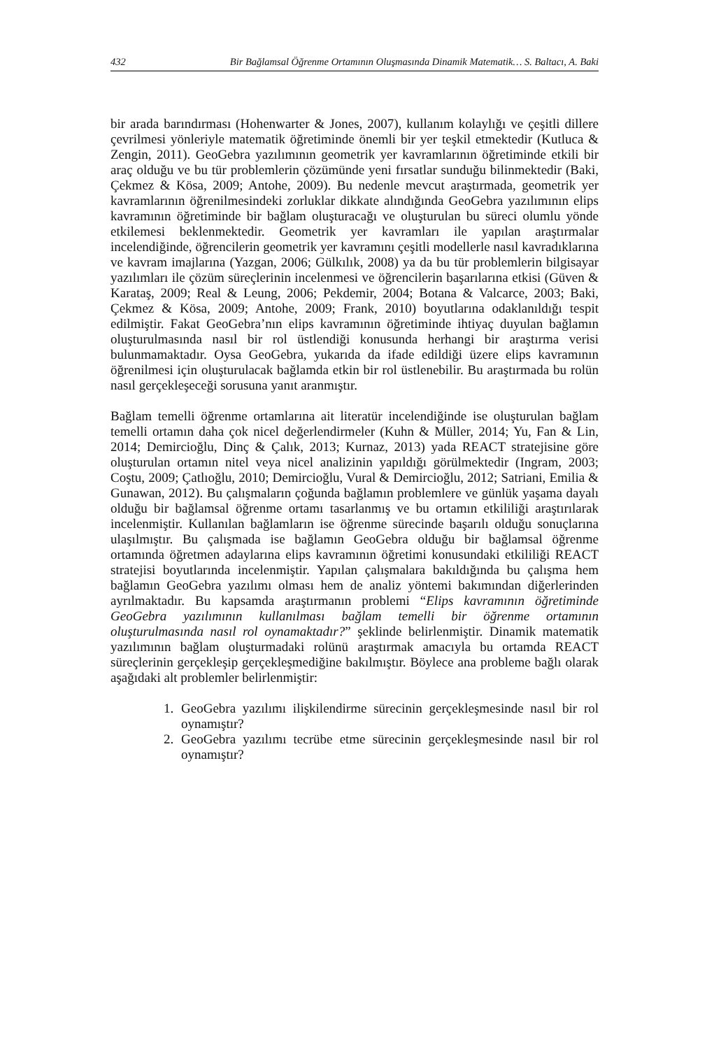432 Bir Bağlamsal Öğrenme Ortamının Oluşmasında Dinamik Matematik… S. Baltacı, A. Baki
bir arada barındırması (Hohenwarter & Jones, 2007), kullanım kolaylığı ve çeşitli dillere çevrilmesi yönleriyle matematik öğretiminde önemli bir yer teşkil etmektedir (Kutluca & Zengin, 2011). GeoGebra yazılımının geometrik yer kavramlarının öğretiminde etkili bir araç olduğu ve bu tür problemlerin çözümünde yeni fırsatlar sunduğu bilinmektedir (Baki, Çekmez & Kösa, 2009; Antohe, 2009). Bu nedenle mevcut araştırmada, geometrik yer kavramlarının öğrenilmesindeki zorluklar dikkate alındığında GeoGebra yazılımının elips kavramının öğretiminde bir bağlam oluşturacağı ve oluşturulan bu süreci olumlu yönde etkilemesi beklenmektedir. Geometrik yer kavramları ile yapılan araştırmalar incelendiğinde, öğrencilerin geometrik yer kavramını çeşitli modellerle nasıl kavradıklarına ve kavram imajlarına (Yazgan, 2006; Gülkılık, 2008) ya da bu tür problemlerin bilgisayar yazılımları ile çözüm süreçlerinin incelenmesi ve öğrencilerin başarılarına etkisi (Güven & Karataş, 2009; Real & Leung, 2006; Pekdemir, 2004; Botana & Valcarce, 2003; Baki, Çekmez & Kösa, 2009; Antohe, 2009; Frank, 2010) boyutlarına odaklanıldığı tespit edilmiştir. Fakat GeoGebra’nın elips kavramının öğretiminde ihtiyaç duyulan bağlamın oluşturulmasında nasıl bir rol üstlendiği konusunda herhangi bir araştırma verisi bulunmamaktadır. Oysa GeoGebra, yukarıda da ifade edildiği üzere elips kavramının öğrenilmesi için oluşturulacak bağlamda etkin bir rol üstlenebilir. Bu araştırmada bu rolün nasıl gerçekleşeceği sorusuna yanıt aranmıştır.
Bağlam temelli öğrenme ortamlarına ait literatür incelendiğinde ise oluşturulan bağlam temelli ortamın daha çok nicel değerlendirmeler (Kuhn & Müller, 2014; Yu, Fan & Lin, 2014; Demircioğlu, Dinç & Çalık, 2013; Kurnaz, 2013) yada REACT stratejisine göre oluşturulan ortamın nitel veya nicel analizinin yapıldığı görülmektedir (Ingram, 2003; Coştu, 2009; Çatlıoğlu, 2010; Demircioğlu, Vural & Demircioğlu, 2012; Satriani, Emilia & Gunawan, 2012). Bu çalışmaların çoğunda bağlamın problemlere ve günlük yaşama dayalı olduğu bir bağlamsal öğrenme ortamı tasarlanmış ve bu ortamın etkililiği araştırılarak incelenmiştir. Kullanılan bağlamların ise öğrenme sürecinde başarılı olduğu sonuçlarına ulaşılmıştır. Bu çalışmada ise bağlamın GeoGebra olduğu bir bağlamsal öğrenme ortamında öğretmen adaylarına elips kavramının öğretimi konusundaki etkililiği REACT stratejisi boyutlarında incelenmiştir. Yapılan çalışmalara bakıldığında bu çalışma hem bağlamın GeoGebra yazılımı olması hem de analiz yöntemi bakımından diğerlerinden ayrılmaktadır. Bu kapsamda araştırmanın problemi “Elips kavramının öğretiminde GeoGebra yazılımının kullanılması bağlam temelli bir öğrenme ortamının oluşturulmasında nasıl rol oynamaktadır?” şeklinde belirlenmiştir. Dinamik matematik yazılımının bağlam oluşturmadaki rolünü araştırmak amacıyla bu ortamda REACT süreçlerinin gerçekleşip gerçekleşmediğine bakılmıştır. Böylece ana probleme bağlı olarak aşağıdaki alt problemler belirlenmiştir:
1. GeoGebra yazılımı ilişkilendirme sürecinin gerçekleşmesinde nasıl bir rol oynamıştır?
2. GeoGebra yazılımı tecrübe etme sürecinin gerçekleşmesinde nasıl bir rol oynamıştır?